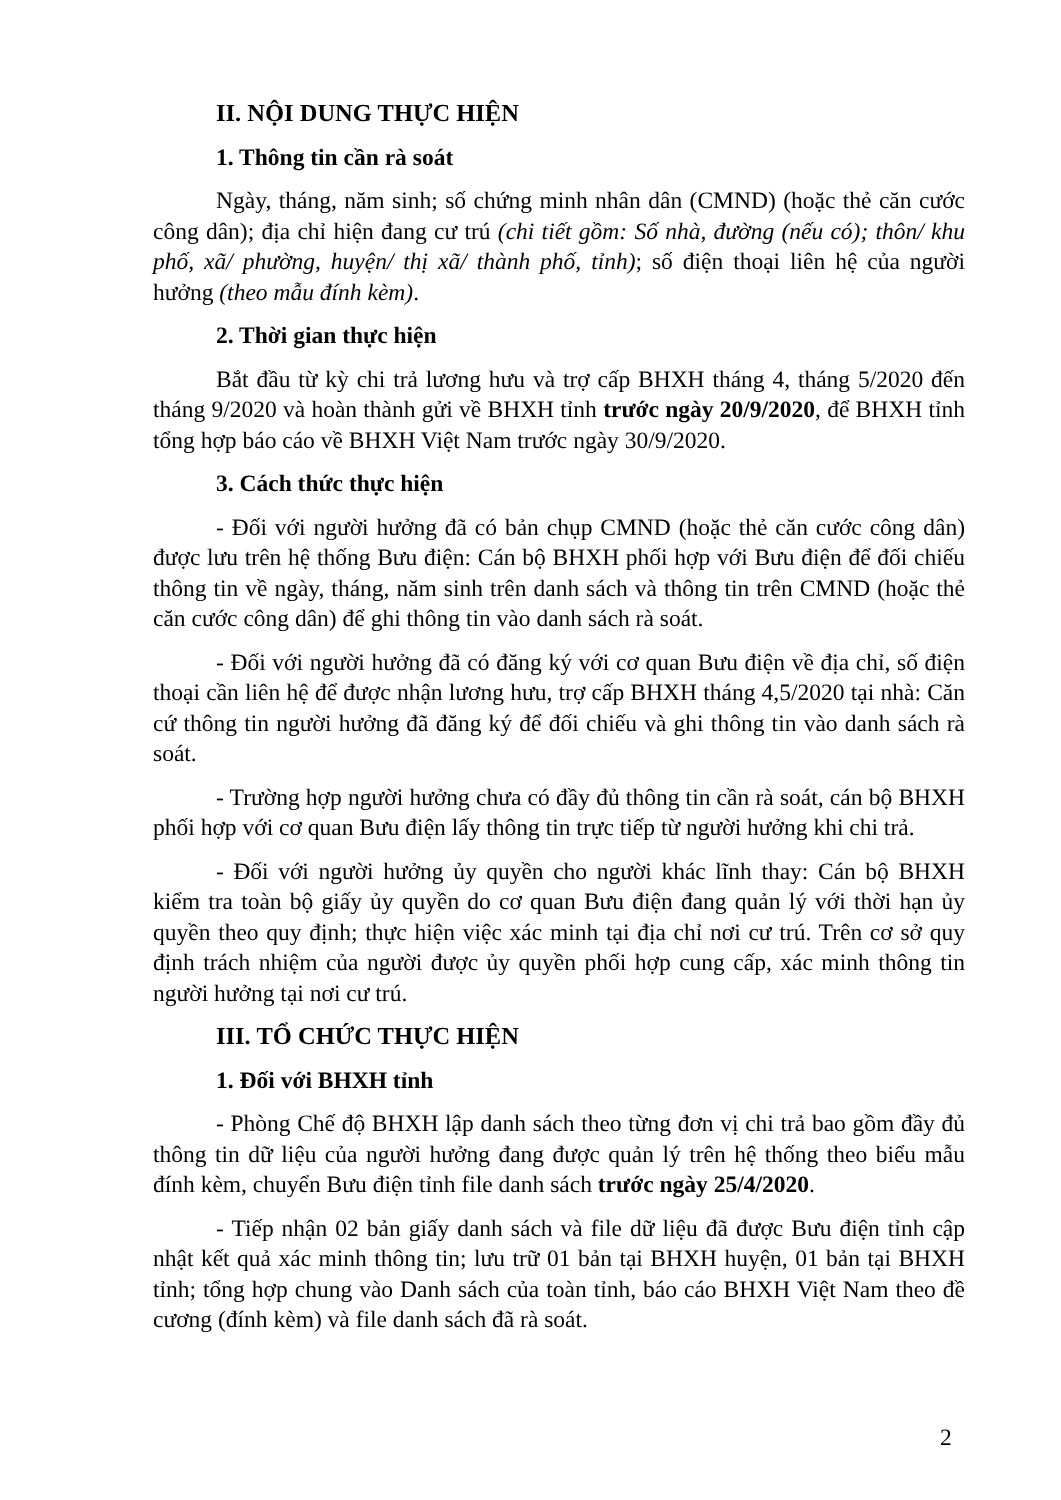II. NỘI DUNG THỰC HIỆN
1. Thông tin cần rà soát
Ngày, tháng, năm sinh; số chứng minh nhân dân (CMND) (hoặc thẻ căn cước công dân); địa chỉ hiện đang cư trú (chi tiết gồm: Số nhà, đường (nếu có); thôn/ khu phố, xã/ phường, huyện/ thị xã/ thành phố, tỉnh); số điện thoại liên hệ của người hưởng (theo mẫu đính kèm).
2. Thời gian thực hiện
Bắt đầu từ kỳ chi trả lương hưu và trợ cấp BHXH tháng 4, tháng 5/2020 đến tháng 9/2020 và hoàn thành gửi về BHXH tỉnh trước ngày 20/9/2020, để BHXH tỉnh tổng hợp báo cáo về BHXH Việt Nam trước ngày 30/9/2020.
3. Cách thức thực hiện
- Đối với người hưởng đã có bản chụp CMND (hoặc thẻ căn cước công dân) được lưu trên hệ thống Bưu điện: Cán bộ BHXH phối hợp với Bưu điện để đối chiếu thông tin về ngày, tháng, năm sinh trên danh sách và thông tin trên CMND (hoặc thẻ căn cước công dân) để ghi thông tin vào danh sách rà soát.
- Đối với người hưởng đã có đăng ký với cơ quan Bưu điện về địa chỉ, số điện thoại cần liên hệ để được nhận lương hưu, trợ cấp BHXH tháng 4,5/2020 tại nhà: Căn cứ thông tin người hưởng đã đăng ký để đối chiếu và ghi thông tin vào danh sách rà soát.
- Trường hợp người hưởng chưa có đầy đủ thông tin cần rà soát, cán bộ BHXH phối hợp với cơ quan Bưu điện lấy thông tin trực tiếp từ người hưởng khi chi trả.
- Đối với người hưởng ủy quyền cho người khác lĩnh thay: Cán bộ BHXH kiểm tra toàn bộ giấy ủy quyền do cơ quan Bưu điện đang quản lý với thời hạn ủy quyền theo quy định; thực hiện việc xác minh tại địa chỉ nơi cư trú. Trên cơ sở quy định trách nhiệm của người được ủy quyền phối hợp cung cấp, xác minh thông tin người hưởng tại nơi cư trú.
III. TỔ CHỨC THỰC HIỆN
1. Đối với BHXH tỉnh
- Phòng Chế độ BHXH lập danh sách theo từng đơn vị chi trả bao gồm đầy đủ thông tin dữ liệu của người hưởng đang được quản lý trên hệ thống theo biểu mẫu đính kèm, chuyển Bưu điện tỉnh file danh sách trước ngày 25/4/2020.
- Tiếp nhận 02 bản giấy danh sách và file dữ liệu đã được Bưu điện tỉnh cập nhật kết quả xác minh thông tin; lưu trữ 01 bản tại BHXH huyện, 01 bản tại BHXH tỉnh; tổng hợp chung vào Danh sách của toàn tỉnh, báo cáo BHXH Việt Nam theo đề cương (đính kèm) và file danh sách đã rà soát.
2